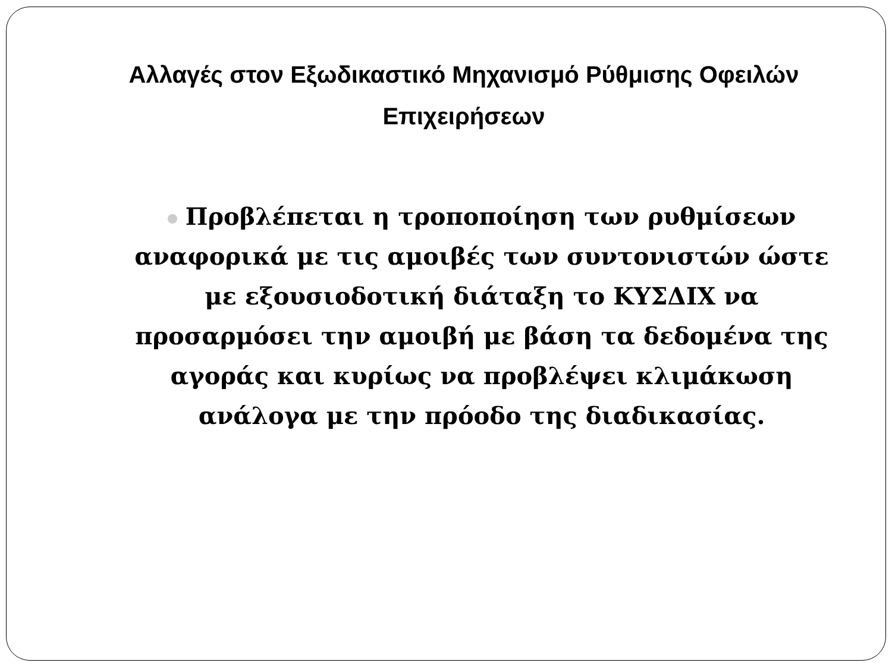Αλλαγές στον Εξωδικαστικό Μηχανισμό Ρύθμισης Οφειλών Επιχειρήσεων
Προβλέπεται η τροποποίηση των ρυθμίσεων αναφορικά με τις αμοιβές των συντονιστών ώστε με εξουσιοδοτική διάταξη το ΚΥΣΔΙΧ να προσαρμόσει την αμοιβή με βάση τα δεδομένα της αγοράς και κυρίως να προβλέψει κλιμάκωση ανάλογα με την πρόοδο της διαδικασίας.